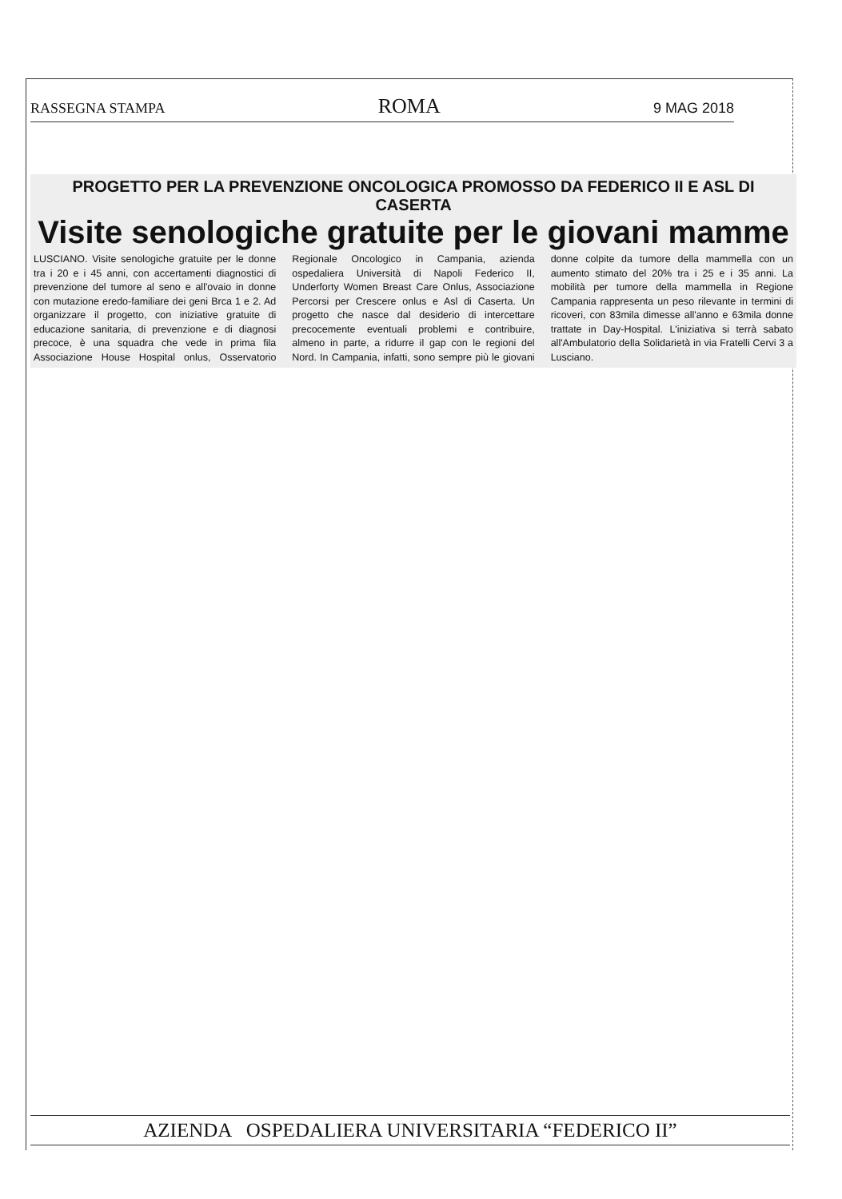RASSEGNA STAMPA ROMA 9 MAG 2018
PROGETTO PER LA PREVENZIONE ONCOLOGICA PROMOSSO DA FEDERICO II E ASL DI CASERTA
Visite senologiche gratuite per le giovani mamme
LUSCIANO. Visite senologiche gratuite per le donne tra i 20 e i 45 anni, con accertamenti diagnostici di prevenzione del tumore al seno e all'ovaio in donne con mutazione eredo-familiare dei geni Brca 1 e 2. Ad organizzare il progetto, con iniziative gratuite di educazione sanitaria, di prevenzione e di diagnosi precoce, è una squadra che vede in prima fila Associazione House Hospital onlus, Osservatorio Regionale Oncologico in Campania, azienda ospedaliera Università di Napoli Federico II, Underforty Women Breast Care Onlus, Associazione Percorsi per Crescere onlus e Asl di Caserta. Un progetto che nasce dal desiderio di intercettare precocemente eventuali problemi e contribuire, almeno in parte, a ridurre il gap con le regioni del Nord. In Campania, infatti, sono sempre più le giovani donne colpite da tumore della mammella con un aumento stimato del 20% tra i 25 e i 35 anni. La mobilità per tumore della mammella in Regione Campania rappresenta un peso rilevante in termini di ricoveri, con 83mila dimesse all'anno e 63mila donne trattate in Day-Hospital. L'iniziativa si terrà sabato all'Ambulatorio della Solidarietà in via Fratelli Cervi 3 a Lusciano.
AZIENDA OSPEDALIERA UNIVERSITARIA “FEDERICO II”